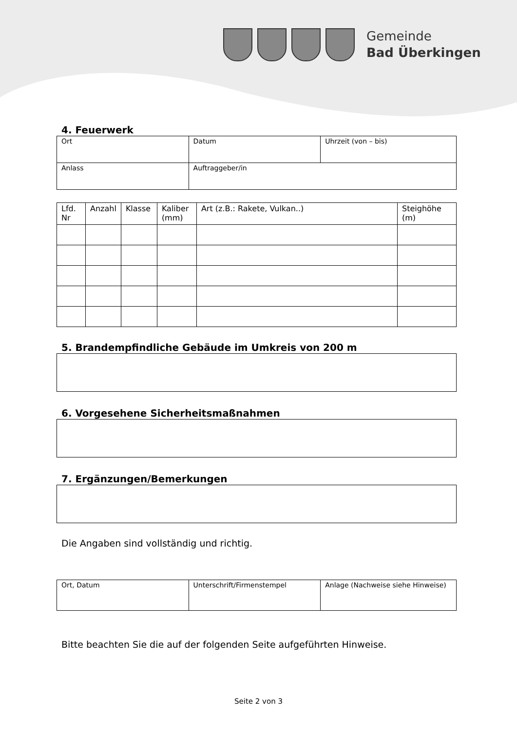Gemeinde
Bad Überkingen
4. Feuerwerk
| Ort | Datum | Uhrzeit (von – bis) |
| Anlass | Auftraggeber/in | |
| Lfd. Nr | Anzahl | Klasse | Kaliber (mm) | Art (z.B.: Rakete, Vulkan..) | Steighöhe (m) |
| --- | --- | --- | --- | --- | --- |
5. Brandempfindliche Gebäude im Umkreis von 200 m
6. Vorgesehene Sicherheitsmaßnahmen
7. Ergänzungen/Bemerkungen
Die Angaben sind vollständig und richtig.
| Ort, Datum | Unterschrift/Firmenstempel | Anlage (Nachweise siehe Hinweise) |
Bitte beachten Sie die auf der folgenden Seite aufgeführten Hinweise.
Seite 2 von 3